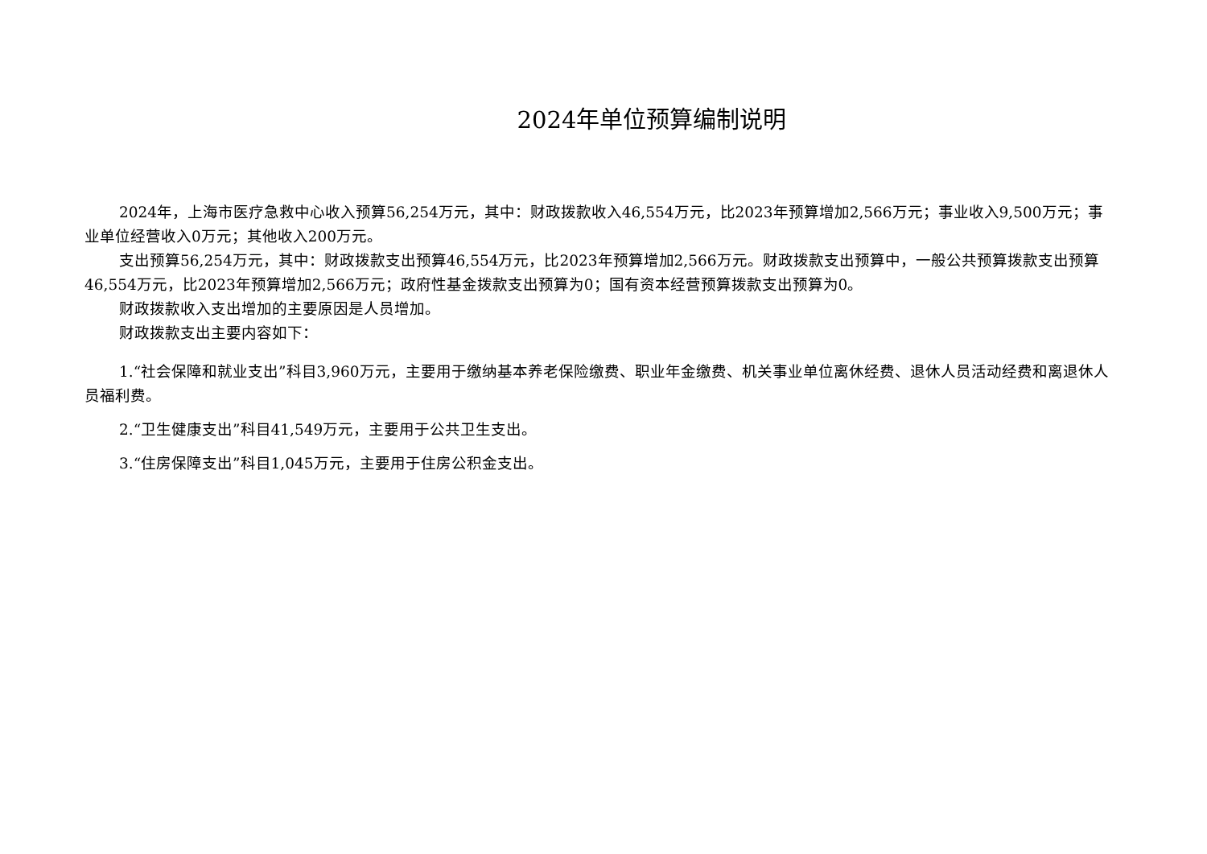2024年单位预算编制说明
2024年，上海市医疗急救中心收入预算56,254万元，其中：财政拨款收入46,554万元，比2023年预算增加2,566万元；事业收入9,500万元；事业单位经营收入0万元；其他收入200万元。
支出预算56,254万元，其中：财政拨款支出预算46,554万元，比2023年预算增加2,566万元。财政拨款支出预算中，一般公共预算拨款支出预算46,554万元，比2023年预算增加2,566万元；政府性基金拨款支出预算为0；国有资本经营预算拨款支出预算为0。
财政拨款收入支出增加的主要原因是人员增加。
财政拨款支出主要内容如下：
1.“社会保障和就业支出”科目3,960万元，主要用于缴纳基本养老保险缴费、职业年金缴费、机关事业单位离休经费、退休人员活动经费和离退休人员福利费。
2.“卫生健康支出”科目41,549万元，主要用于公共卫生支出。
3.“住房保障支出”科目1,045万元，主要用于住房公积金支出。